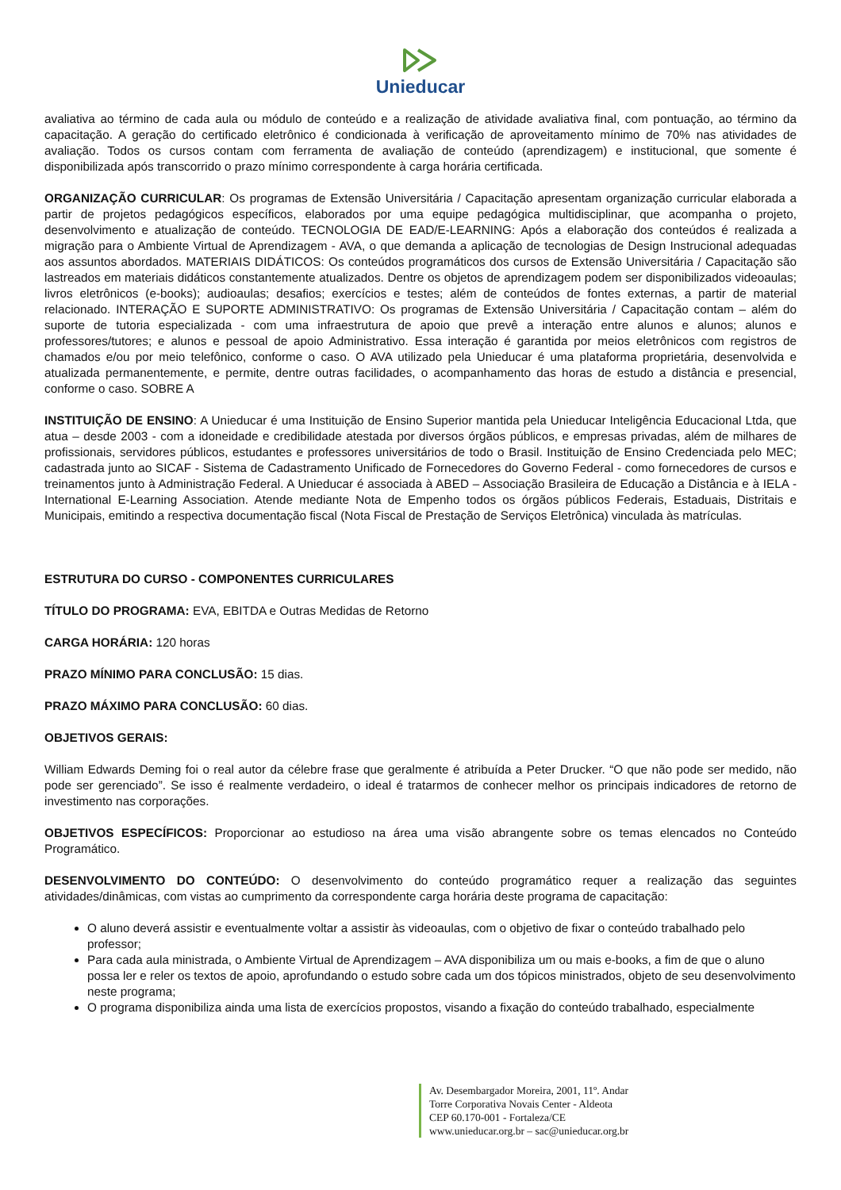Unieducar
avaliativa ao término de cada aula ou módulo de conteúdo e a realização de atividade avaliativa final, com pontuação, ao término da capacitação. A geração do certificado eletrônico é condicionada à verificação de aproveitamento mínimo de 70% nas atividades de avaliação. Todos os cursos contam com ferramenta de avaliação de conteúdo (aprendizagem) e institucional, que somente é disponibilizada após transcorrido o prazo mínimo correspondente à carga horária certificada.
ORGANIZAÇÃO CURRICULAR: Os programas de Extensão Universitária / Capacitação apresentam organização curricular elaborada a partir de projetos pedagógicos específicos, elaborados por uma equipe pedagógica multidisciplinar, que acompanha o projeto, desenvolvimento e atualização de conteúdo. TECNOLOGIA DE EAD/E-LEARNING: Após a elaboração dos conteúdos é realizada a migração para o Ambiente Virtual de Aprendizagem - AVA, o que demanda a aplicação de tecnologias de Design Instrucional adequadas aos assuntos abordados. MATERIAIS DIDÁTICOS: Os conteúdos programáticos dos cursos de Extensão Universitária / Capacitação são lastreados em materiais didáticos constantemente atualizados. Dentre os objetos de aprendizagem podem ser disponibilizados videoaulas; livros eletrônicos (e-books); audioaulas; desafios; exercícios e testes; além de conteúdos de fontes externas, a partir de material relacionado. INTERAÇÃO E SUPORTE ADMINISTRATIVO: Os programas de Extensão Universitária / Capacitação contam – além do suporte de tutoria especializada - com uma infraestrutura de apoio que prevê a interação entre alunos e alunos; alunos e professores/tutores; e alunos e pessoal de apoio Administrativo. Essa interação é garantida por meios eletrônicos com registros de chamados e/ou por meio telefônico, conforme o caso. O AVA utilizado pela Unieducar é uma plataforma proprietária, desenvolvida e atualizada permanentemente, e permite, dentre outras facilidades, o acompanhamento das horas de estudo a distância e presencial, conforme o caso. SOBRE A
INSTITUIÇÃO DE ENSINO: A Unieducar é uma Instituição de Ensino Superior mantida pela Unieducar Inteligência Educacional Ltda, que atua – desde 2003 - com a idoneidade e credibilidade atestada por diversos órgãos públicos, e empresas privadas, além de milhares de profissionais, servidores públicos, estudantes e professores universitários de todo o Brasil. Instituição de Ensino Credenciada pelo MEC; cadastrada junto ao SICAF - Sistema de Cadastramento Unificado de Fornecedores do Governo Federal - como fornecedores de cursos e treinamentos junto à Administração Federal. A Unieducar é associada à ABED – Associação Brasileira de Educação a Distância e à IELA - International E-Learning Association. Atende mediante Nota de Empenho todos os órgãos públicos Federais, Estaduais, Distritais e Municipais, emitindo a respectiva documentação fiscal (Nota Fiscal de Prestação de Serviços Eletrônica) vinculada às matrículas.
ESTRUTURA DO CURSO - COMPONENTES CURRICULARES
TÍTULO DO PROGRAMA: EVA, EBITDA e Outras Medidas de Retorno
CARGA HORÁRIA: 120 horas
PRAZO MÍNIMO PARA CONCLUSÃO: 15 dias.
PRAZO MÁXIMO PARA CONCLUSÃO: 60 dias.
OBJETIVOS GERAIS:
William Edwards Deming foi o real autor da célebre frase que geralmente é atribuída a Peter Drucker. “O que não pode ser medido, não pode ser gerenciado”. Se isso é realmente verdadeiro, o ideal é tratarmos de conhecer melhor os principais indicadores de retorno de investimento nas corporações.
OBJETIVOS ESPECÍFICOS: Proporcionar ao estudioso na área uma visão abrangente sobre os temas elencados no Conteúdo Programático.
DESENVOLVIMENTO DO CONTEÚDO: O desenvolvimento do conteúdo programático requer a realização das seguintes atividades/dinâmicas, com vistas ao cumprimento da correspondente carga horária deste programa de capacitação:
O aluno deverá assistir e eventualmente voltar a assistir às videoaulas, com o objetivo de fixar o conteúdo trabalhado pelo professor;
Para cada aula ministrada, o Ambiente Virtual de Aprendizagem – AVA disponibiliza um ou mais e-books, a fim de que o aluno possa ler e reler os textos de apoio, aprofundando o estudo sobre cada um dos tópicos ministrados, objeto de seu desenvolvimento neste programa;
O programa disponibiliza ainda uma lista de exercícios propostos, visando a fixação do conteúdo trabalhado, especialmente
Av. Desembargador Moreira, 2001, 11º. Andar
Torre Corporativa Novais Center - Aldeota
CEP 60.170-001 - Fortaleza/CE
www.unieducar.org.br – sac@unieducar.org.br